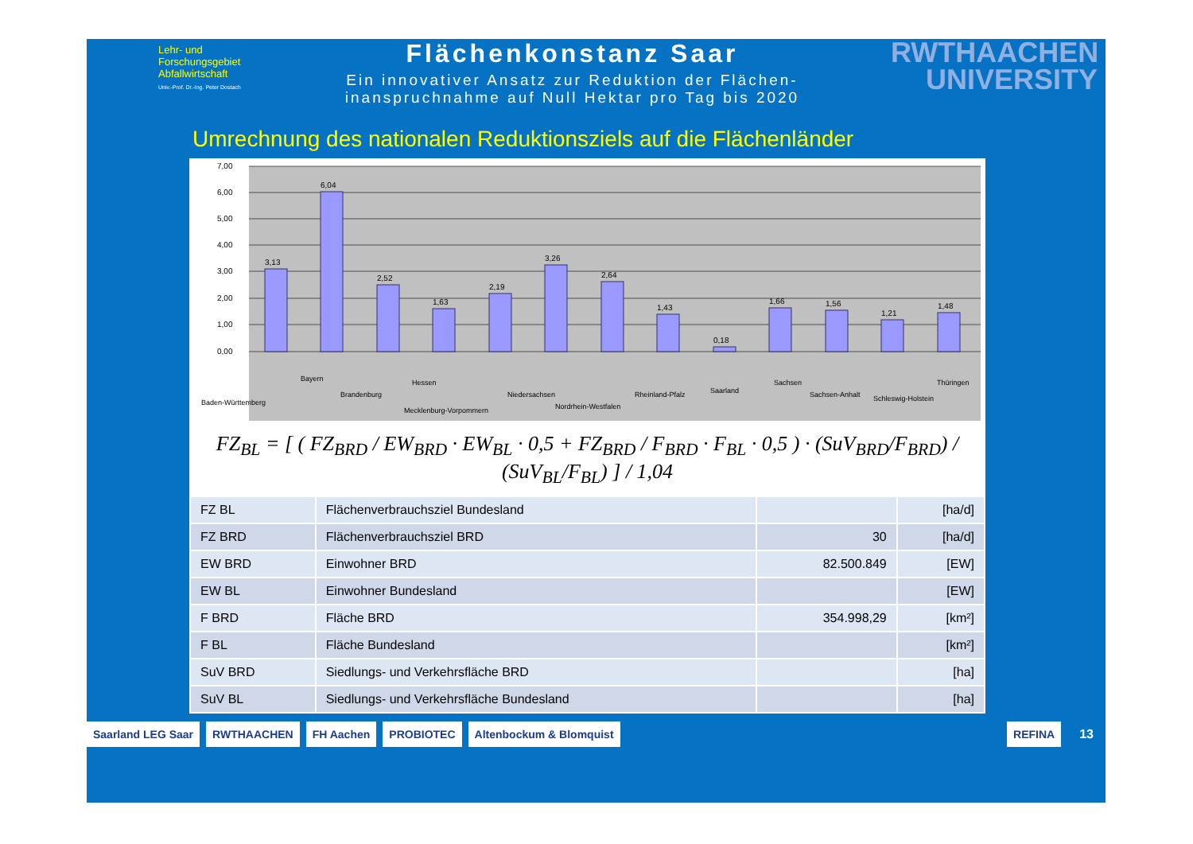Lehr- und
Forschungsgebiet
Abfallwirtschaft
Univ.-Prof. Dr.-Ing. Peter Dostach
Flächenkonstanz Saar
Ein innovativer Ansatz zur Reduktion der Flächen-
inanspruchnahme auf Null Hektar pro Tag bis 2020
RWTHAACHEN
UNIVERSITY
Umrechnung des nationalen Reduktionsziels auf die Flächenländer
7,00
6,00
5,00
4,00
3,00
2,00
1,00
0,00
3,13
6,04
2,52
1,63
2,19
3,26
2,64
1,43
0,18
1,66
1,56
1,21
1,48
Baden-Württemberg
Bayern
Brandenburg
Hessen
Mecklenburg-Vorpommern
Niedersachsen
Nordrhein-Westfalen
Rheinland-Pfalz
Saarland
Sachsen
Sachsen-Anhalt
Schleswig-Holstein
Thüringen
FZ<sub>BL</sub> = [ ( FZ<sub>BRD</sub> / EW<sub>BRD</sub> · EW<sub>BL</sub> · 0,5 + FZ<sub>BRD</sub> / F<sub>BRD</sub> · F<sub>BL</sub> · 0,5 ) · (SuV<sub>BRD</sub>/F<sub>BRD</sub>) / (SuV<sub>BL</sub>/F<sub>BL</sub>) ] / 1,04
| FZ BL | Flächenverbrauchsziel Bundesland | | [ha/d] |
| FZ BRD | Flächenverbrauchsziel BRD | 30 | [ha/d] |
| EW BRD | Einwohner BRD | 82.500.849 | [EW] |
| EW BL | Einwohner Bundesland | | [EW] |
| F BRD | Fläche BRD | 354.998,29 | [km²] |
| F BL | Fläche Bundesland | | [km²] |
| SuV BRD | Siedlungs- und Verkehrsfläche BRD | | [ha] |
| SuV BL | Siedlungs- und Verkehrsfläche Bundesland | | [ha] |
Saarland LEG Saar RWTHAACHEN FH Aachen PROBIOTEC Altenbockum & Blomquist REFINA 13